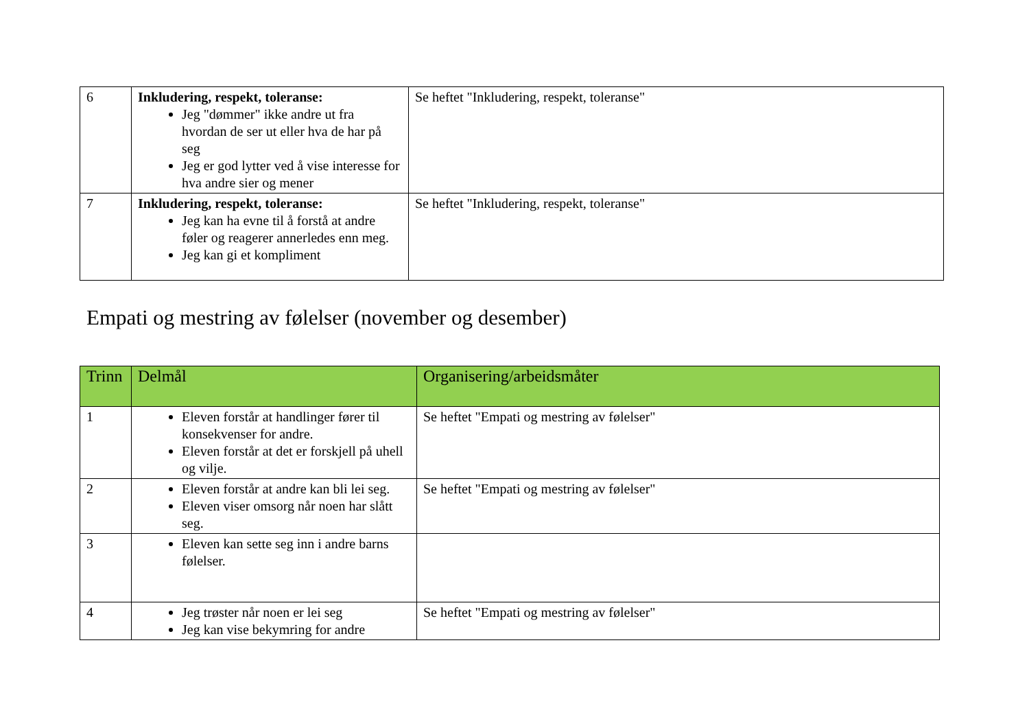| 6 | Inkludering, respekt, toleranse: Jeg "dømmer" ikke andre ut fra hvordan de ser ut eller hva de har på seg Jeg er god lytter ved å vise interesse for hva andre sier og mener | Se heftet "Inkludering, respekt, toleranse" |
| 7 | Inkludering, respekt, toleranse: Jeg kan ha evne til å forstå at andre føler og reagerer annerledes enn meg. Jeg kan gi et kompliment | Se heftet "Inkludering, respekt, toleranse" |
Empati og mestring av følelser (november og desember)
| Trinn | Delmål | Organisering/arbeidsmåter |
| --- | --- | --- |
| 1 | Eleven forstår at handlinger fører til konsekvenser for andre. Eleven forstår at det er forskjell på uhell og vilje. | Se heftet "Empati og mestring av følelser" |
| 2 | Eleven forstår at andre kan bli lei seg. Eleven viser omsorg når noen har slått seg. | Se heftet "Empati og mestring av følelser" |
| 3 | Eleven kan sette seg inn i andre barns følelser. | |
| 4 | Jeg trøster når noen er lei seg Jeg kan vise bekymring for andre | Se heftet "Empati og mestring av følelser" |